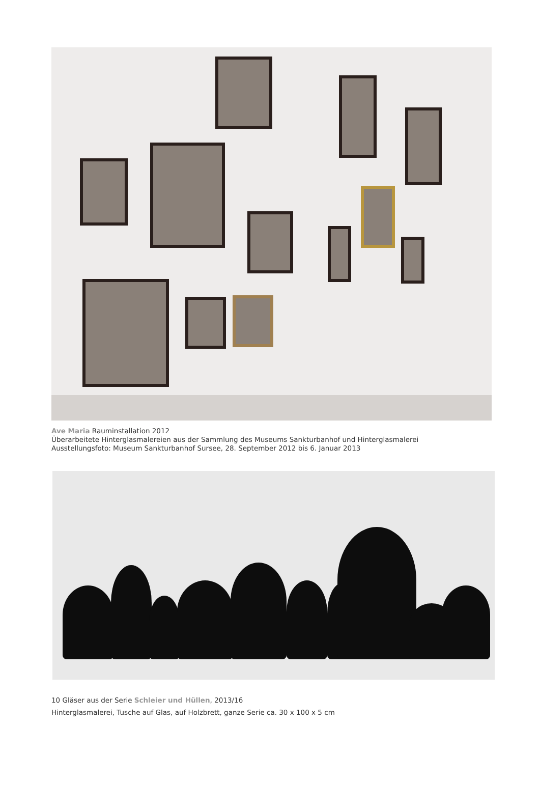Ave Maria Rauminstallation 2012
Überarbeitete Hinterglasmalereien aus der Sammlung des Museums Sankturbanhof und Hinterglasmalerei
Ausstellungsfoto: Museum Sankturbanhof Sursee, 28. September 2012 bis 6. Januar 2013
10 Gläser aus der Serie Schleier und Hüllen, 2013/16
Hinterglasmalerei, Tusche auf Glas, auf Holzbrett, ganze Serie ca. 30 x 100 x 5 cm